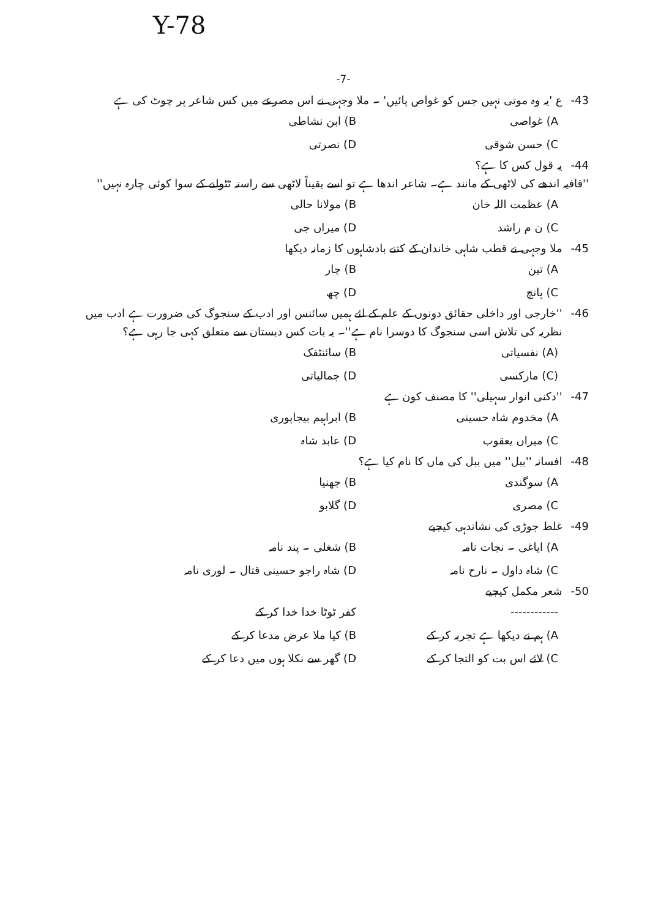Y-78
-7-
-43 ع 'یہ وہ موتی نہیں جس کو غواص پائیں' ۔ ملا وجہی نے اس مصرعے میں کس شاعر پر چوٹ کی ہے
A) غواصی B) ابن نشاطی
C) حسن شوقی D) نصرتی
-44 یہ قول کس کا ہے؟
''قافیہ اندھے کی لاٹھی کے مانند ہے۔ شاعر اندھا ہے تو اسے یقیناً لاٹھی سے راستہ ٹٹولنے کے سوا کوئی چارہ نہیں''
A) عظمت اللہ خان B) مولانا حالی
C) ن م راشد D) میراں جی
-45 ملا وجہی نے قطب شاہی خاندان کے کتنے بادشاہوں کا زمانہ دیکھا
A) تین B) چار
C) پانچ D) چھ
-46 ''خارجی اور داخلی حقائق دونوں کے علم کے لئے ہمیں سائنس اور ادب کے سنجوگ کی ضرورت ہے ادب میں نظریہ کی تلاش اسی سنجوگ کا دوسرا نام ہے''۔ یہ بات کس دبستان سے متعلق کہی جا رہی ہے؟
(A) نفسیاتی B) سائنٹفک
(C) مارکسی D) جمالیاتی
-47 ''دکنی انوار سہیلی'' کا مصنف کون ہے
A) مخدوم شاہ حسینی B) ابراہیم بیجاپوری
C) میراں یعقوب D) عابد شاہ
-48 افسانہ ''ببل'' میں ببل کی ماں کا نام کیا ہے؟
A) سوگندی B) جھنیا
C) مصری D) گلابو
-49 غلط جوڑی کی نشاندہی کیجیے
A) ایاغی ۔ نجات نامہ B) شغلی ۔ پند نامہ
C) شاہ داول ۔ نارح نامہ D) شاہ راجو حسینی قتال ۔ لوری نامہ
-50 شعر مکمل کیجیے
------------ کفر ٹوٹا خدا خدا کر کے
A) ہم نے دیکھا ہے تجربہ کر کے B) کیا ملا عرض مدعا کر کے
C) لائے اس بت کو التجا کر کے D) گھر سے نکلا ہوں میں دعا کر کے